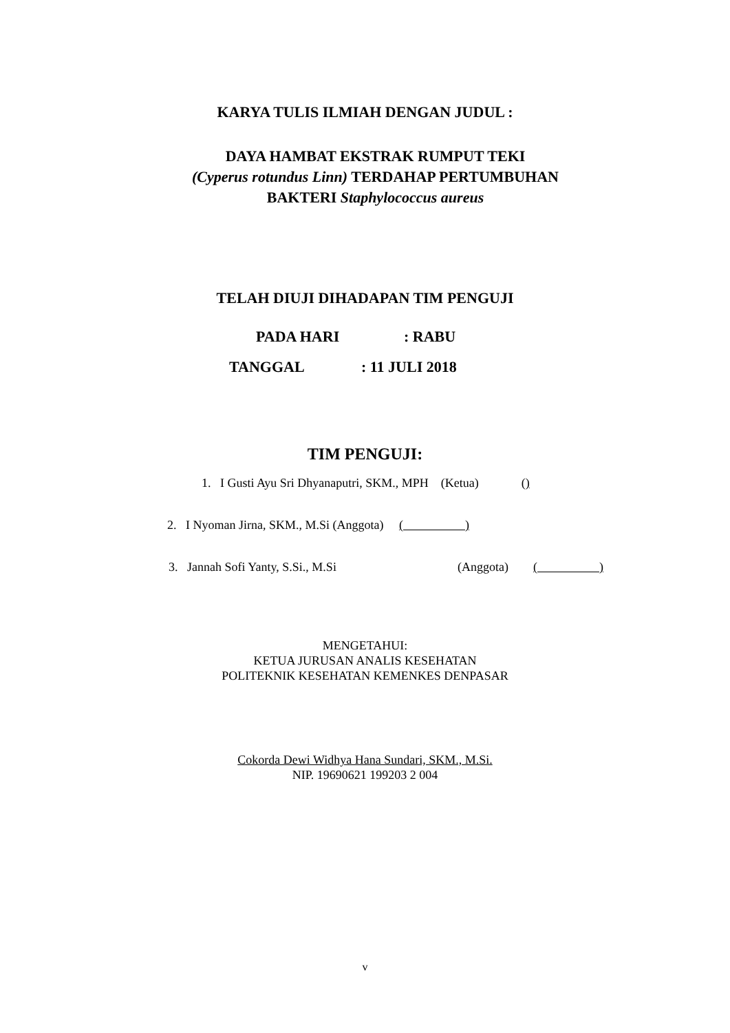KARYA TULIS ILMIAH DENGAN JUDUL :
DAYA HAMBAT EKSTRAK RUMPUT TEKI
(Cyperus rotundus Linn) TERDAHAP PERTUMBUHAN
BAKTERI Staphylococcus aureus
TELAH DIUJI DIHADAPAN TIM PENGUJI
PADA HARI: RABU
TANGGAL: 11 JULI 2018
TIM PENGUJI:
1. I Gusti Ayu Sri Dhyanaputri, SKM., MPH (Ketua) ()
2. I Nyoman Jirna, SKM., M.Si (Anggota) ( )
3. Jannah Sofi Yanty, S.Si., M.Si (Anggota) ( )
MENGETAHUI:
KETUA JURUSAN ANALIS KESEHATAN
POLITEKNIK KESEHATAN KEMENKES DENPASAR
Cokorda Dewi Widhya Hana Sundari, SKM., M.Si.
NIP. 19690621 199203 2 004
v